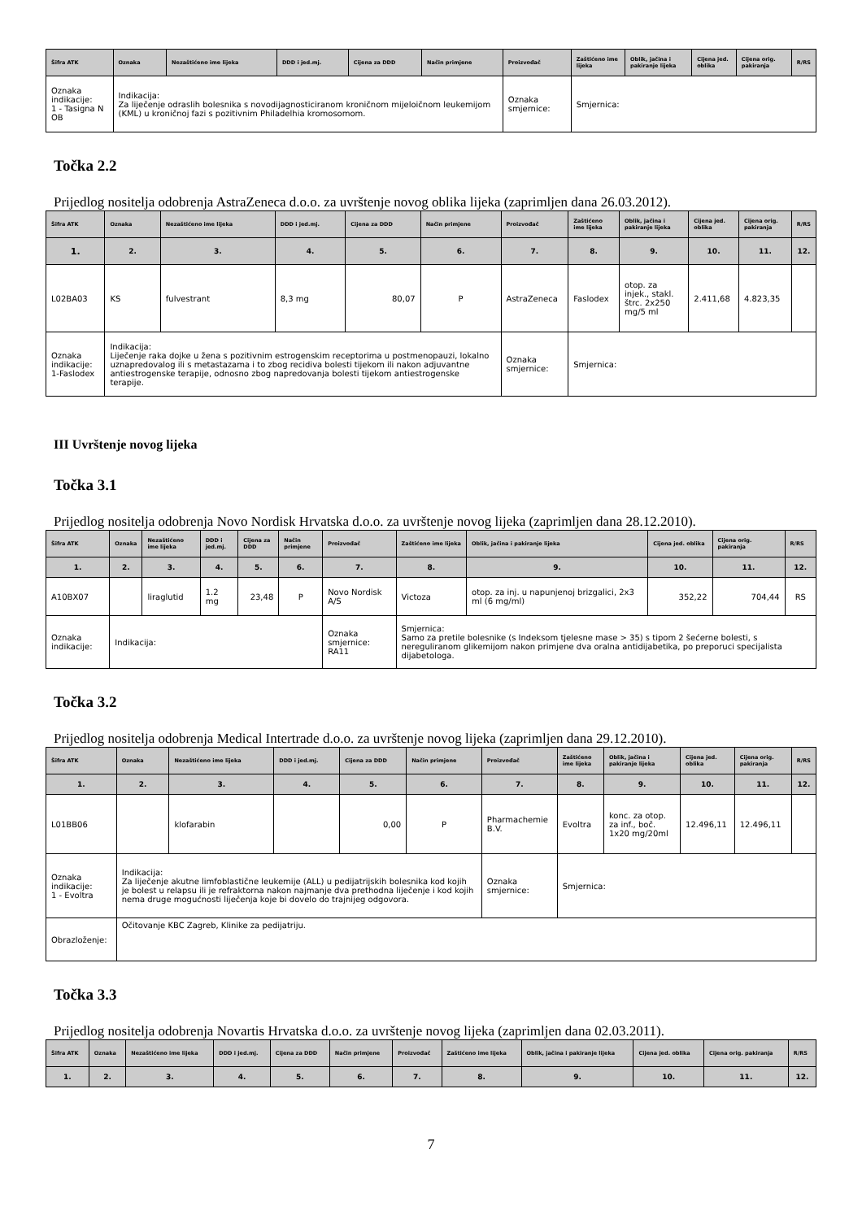| Šifra ATK | Oznaka | Nezaštićeno ime lijeka | DDD i jed.mj. | Cijena za DDD | Način primjene | Proizvođač | Zaštićeno ime lijeka | Oblik, jačina i pakiranje lijeka | Cijena jed. oblika | Cijena orig. pakiranja | R/RS |
| --- | --- | --- | --- | --- | --- | --- | --- | --- | --- | --- | --- |
| Oznaka indikacije: 1 - Tasigna N OB | Indikacija: Za liječenje odraslih bolesnika s novodijagnosticiranom kroničnom mijeloičnom leukemijom (KML) u kroničnoj fazi s pozitivnim Philadelhia kromosomom. | | | | | Oznaka smjernice: | Smjernica: | | | | |
Točka 2.2
Prijedlog nositelja odobrenja AstraZeneca d.o.o. za uvrštenje novog oblika lijeka (zaprimljen dana 26.03.2012).
| Šifra ATK | Oznaka | Nezaštićeno ime lijeka | DDD i jed.mj. | Cijena za DDD | Način primjene | Proizvođač | Zaštićeno ime lijeka | Oblik, jačina i pakiranje lijeka | Cijena jed. oblika | Cijena orig. pakiranja | R/RS |
| --- | --- | --- | --- | --- | --- | --- | --- | --- | --- | --- | --- |
| 1. | 2. | 3. | 4. | 5. | 6. | 7. | 8. | 9. | 10. | 11. | 12. |
| L02BA03 | KS | fulvestrant | 8,3 mg | 80,07 | P | AstraZeneca | Faslodex | otop. za injek., stakl. štrc. 2x250 mg/5 ml | 2.411,68 | 4.823,35 | |
| Oznaka indikacije: 1-Faslodex | Indikacija: Liječenje raka dojke u žena s pozitivnim estrogenskim receptorima u postmenopauzi, lokalno uznapredovalog ili s metastazama i to zbog recidiva bolesti tijekom ili nakon adjuvantne antiestrogenske terapije, odnosno zbog napredovanja bolesti tijekom antiestrogenske terapije. | | | | | Oznaka smjernice: | Smjernica: | | | | |
III Uvrštenje novog lijeka
Točka 3.1
Prijedlog nositelja odobrenja Novo Nordisk Hrvatska d.o.o. za uvrštenje novog lijeka (zaprimljen dana 28.12.2010).
| Šifra ATK | Oznaka | Nezaštićeno ime lijeka | DDD i jed.mj. | Cijena za DDD | Način primjene | Proizvođač | Zaštićeno ime lijeka | Oblik, jačina i pakiranje lijeka | Cijena jed. oblika | Cijena orig. pakiranja | R/RS |
| --- | --- | --- | --- | --- | --- | --- | --- | --- | --- | --- | --- |
| 1. | 2. | 3. | 4. | 5. | 6. | 7. | 8. | 9. | 10. | 11. | 12. |
| A10BX07 | | liraglutid | 1.2 mg | 23,48 | P | Novo Nordisk A/S | Victoza | otop. za inj. u napunjenoj brizgalici, 2x3 ml (6 mg/ml) | 352,22 | 704,44 | RS |
| Oznaka indikacije: | Indikacija: | | | | | Oznaka smjernice: RA11 | Smjernica: Samo za pretile bolesnike (s Indeksom tjelesne mase > 35) s tipom 2 šećerne bolesti, s nereguliranom glikemijom nakon primjene dva oralna antidijabetika, po preporuci specijalista dijabetologa. | | | | |
Točka 3.2
Prijedlog nositelja odobrenja Medical Intertrade d.o.o. za uvrštenje novog lijeka (zaprimljen dana 29.12.2010).
| Šifra ATK | Oznaka | Nezaštićeno ime lijeka | DDD i jed.mj. | Cijena za DDD | Način primjene | Proizvođač | Zaštićeno ime lijeka | Oblik, jačina i pakiranje lijeka | Cijena jed. oblika | Cijena orig. pakiranja | R/RS |
| --- | --- | --- | --- | --- | --- | --- | --- | --- | --- | --- | --- |
| 1. | 2. | 3. | 4. | 5. | 6. | 7. | 8. | 9. | 10. | 11. | 12. |
| L01BB06 | | klofarabin | | 0,00 | P | Pharmachemie B.V. | Evoltra | konc. za otop. za inf., boč. 1x20 mg/20ml | 12.496,11 | 12.496,11 | |
| Oznaka indikacije: 1 - Evoltra | Indikacija: Za liječenje akutne limfoblastične leukemije (ALL) u pedijatrijskih bolesnika kod kojih je bolest u relapsu ili je refraktorna nakon najmanje dva prethodna liječenje i kod kojih nema druge mogućnosti liječenja koje bi dovelo do trajnijeg odgovora. | | | | | Oznaka smjernice: | Smjernica: | | | | |
| Obrazloženje: | Očitovanje KBC Zagreb, Klinike za pedijatriju. | | | | | | | | | | |
Točka 3.3
Prijedlog nositelja odobrenja Novartis Hrvatska d.o.o. za uvrštenje novog lijeka (zaprimljen dana 02.03.2011).
| Šifra ATK | Oznaka | Nezaštićeno ime lijeka | DDD i jed.mj. | Cijena za DDD | Način primjene | Proizvođač | Zaštićeno ime lijeka | Oblik, jačina i pakiranje lijeka | Cijena jed. oblika | Cijena orig. pakiranja | R/RS |
| --- | --- | --- | --- | --- | --- | --- | --- | --- | --- | --- | --- |
| 1. | 2. | 3. | 4. | 5. | 6. | 7. | 8. | 9. | 10. | 11. | 12. |
7